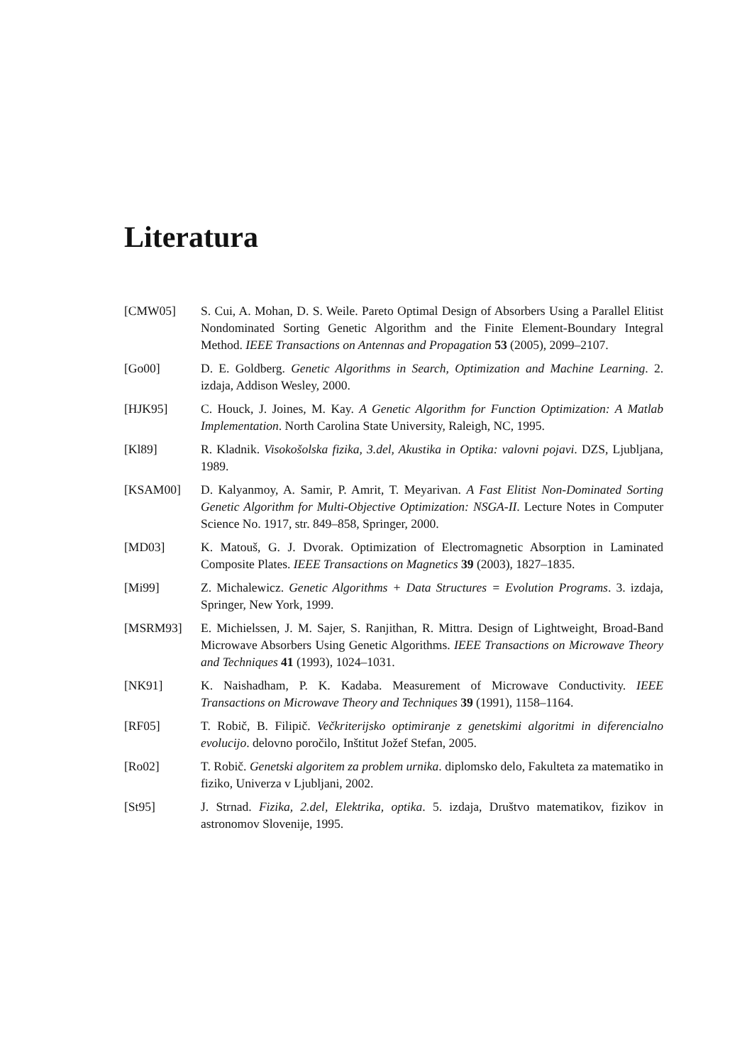Literatura
[CMW05] S. Cui, A. Mohan, D. S. Weile. Pareto Optimal Design of Absorbers Using a Parallel Elitist Nondominated Sorting Genetic Algorithm and the Finite Element-Boundary Integral Method. IEEE Transactions on Antennas and Propagation 53 (2005), 2099–2107.
[Go00] D. E. Goldberg. Genetic Algorithms in Search, Optimization and Machine Learning. 2. izdaja, Addison Wesley, 2000.
[HJK95] C. Houck, J. Joines, M. Kay. A Genetic Algorithm for Function Optimization: A Matlab Implementation. North Carolina State University, Raleigh, NC, 1995.
[Kl89] R. Kladnik. Visokošolska fizika, 3.del, Akustika in Optika: valovni pojavi. DZS, Ljubljana, 1989.
[KSAM00] D. Kalyanmoy, A. Samir, P. Amrit, T. Meyarivan. A Fast Elitist Non-Dominated Sorting Genetic Algorithm for Multi-Objective Optimization: NSGA-II. Lecture Notes in Computer Science No. 1917, str. 849–858, Springer, 2000.
[MD03] K. Matouš, G. J. Dvorak. Optimization of Electromagnetic Absorption in Laminated Composite Plates. IEEE Transactions on Magnetics 39 (2003), 1827–1835.
[Mi99] Z. Michalewicz. Genetic Algorithms + Data Structures = Evolution Programs. 3. izdaja, Springer, New York, 1999.
[MSRM93] E. Michielssen, J. M. Sajer, S. Ranjithan, R. Mittra. Design of Lightweight, Broad-Band Microwave Absorbers Using Genetic Algorithms. IEEE Transactions on Microwave Theory and Techniques 41 (1993), 1024–1031.
[NK91] K. Naishadham, P. K. Kadaba. Measurement of Microwave Conductivity. IEEE Transactions on Microwave Theory and Techniques 39 (1991), 1158–1164.
[RF05] T. Robič, B. Filipič. Večkriterijsko optimiranje z genetskimi algoritmi in diferencialno evolucijo. delovno poročilo, Inštitut Jožef Stefan, 2005.
[Ro02] T. Robič. Genetski algoritem za problem urnika. diplomsko delo, Fakulteta za matematiko in fiziko, Univerza v Ljubljani, 2002.
[St95] J. Strnad. Fizika, 2.del, Elektrika, optika. 5. izdaja, Društvo matematikov, fizikov in astronomov Slovenije, 1995.